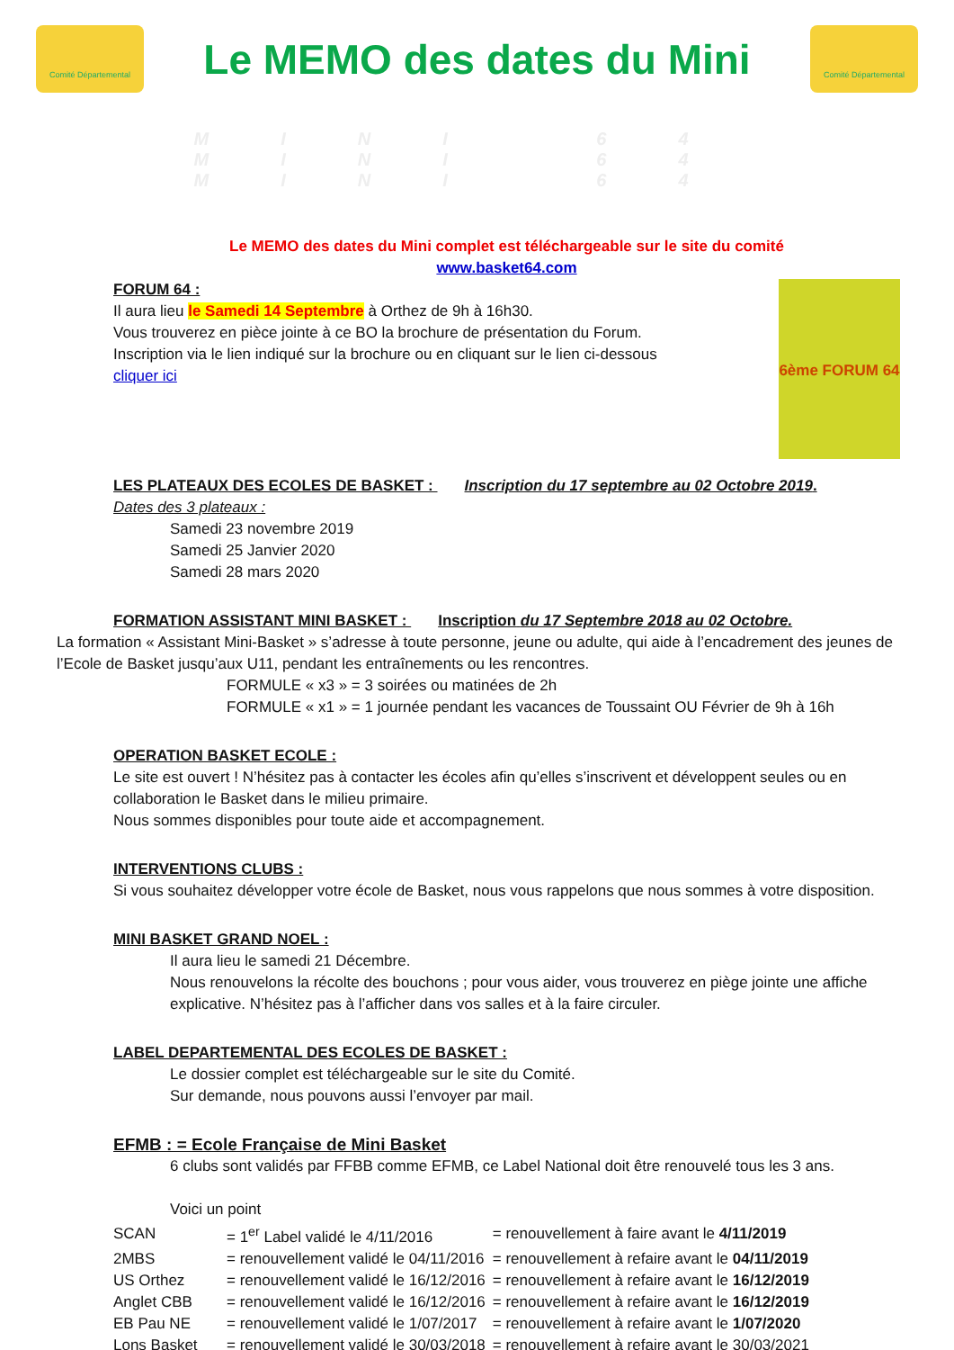Comité Départemental
Le MEMO des dates du Mini
Comité Départemental
MINI 64 MINI 64 MINI 64
Le MEMO des dates du Mini complet est téléchargeable sur le site du comité
www.basket64.com
6ème FORUM 64
FORUM 64 :
Il aura lieu le Samedi 14 Septembre à Orthez de 9h à 16h30.
Vous trouverez en pièce jointe à ce BO la brochure de présentation du Forum.
Inscription via le lien indiqué sur la brochure ou en cliquant sur le lien ci-dessous
cliquer ici
LES PLATEAUX DES ECOLES DE BASKET : Inscription du 17 septembre au 02 Octobre 2019.
Dates des 3 plateaux :
Samedi 23 novembre 2019
Samedi 25 Janvier 2020
Samedi 28 mars 2020
FORMATION ASSISTANT MINI BASKET : Inscription du 17 Septembre 2018 au 02 Octobre.
La formation « Assistant Mini-Basket » s’adresse à toute personne, jeune ou adulte, qui aide à l’encadrement des jeunes de l’Ecole de Basket jusqu’aux U11, pendant les entraînements ou les rencontres.
FORMULE « x3 » = 3 soirées ou matinées de 2h
FORMULE « x1 » = 1 journée pendant les vacances de Toussaint OU Février de 9h à 16h
OPERATION BASKET ECOLE :
Le site est ouvert ! N’hésitez pas à contacter les écoles afin qu’elles s’inscrivent et développent seules ou en collaboration le Basket dans le milieu primaire.
Nous sommes disponibles pour toute aide et accompagnement.
INTERVENTIONS CLUBS :
Si vous souhaitez développer votre école de Basket, nous vous rappelons que nous sommes à votre disposition.
MINI BASKET GRAND NOEL :
Il aura lieu le samedi 21 Décembre.
Nous renouvelons la récolte des bouchons ; pour vous aider, vous trouverez en piège jointe une affiche explicative. N’hésitez pas à l’afficher dans vos salles et à la faire circuler.
LABEL DEPARTEMENTAL DES ECOLES DE BASKET :
Le dossier complet est téléchargeable sur le site du Comité.
Sur demande, nous pouvons aussi l’envoyer par mail.
EFMB : = Ecole Française de Mini Basket
6 clubs sont validés par FFBB comme EFMB, ce Label National doit être renouvelé tous les 3 ans.
Voici un point
| SCAN | = 1<sup>er</sup> Label validé le 4/11/2016 | = renouvellement à faire avant le 4/11/2019 |
| 2MBS | = renouvellement validé le 04/11/2016 | = renouvellement à refaire avant le 04/11/2019 |
| US Orthez | = renouvellement validé le 16/12/2016 | = renouvellement à refaire avant le 16/12/2019 |
| Anglet CBB | = renouvellement validé le 16/12/2016 | = renouvellement à refaire avant le 16/12/2019 |
| EB Pau NE | = renouvellement validé le 1/07/2017 | = renouvellement à refaire avant le 1/07/2020 |
| Lons Basket | = renouvellement validé le 30/03/2018 | = renouvellement à refaire avant le 30/03/2021 |